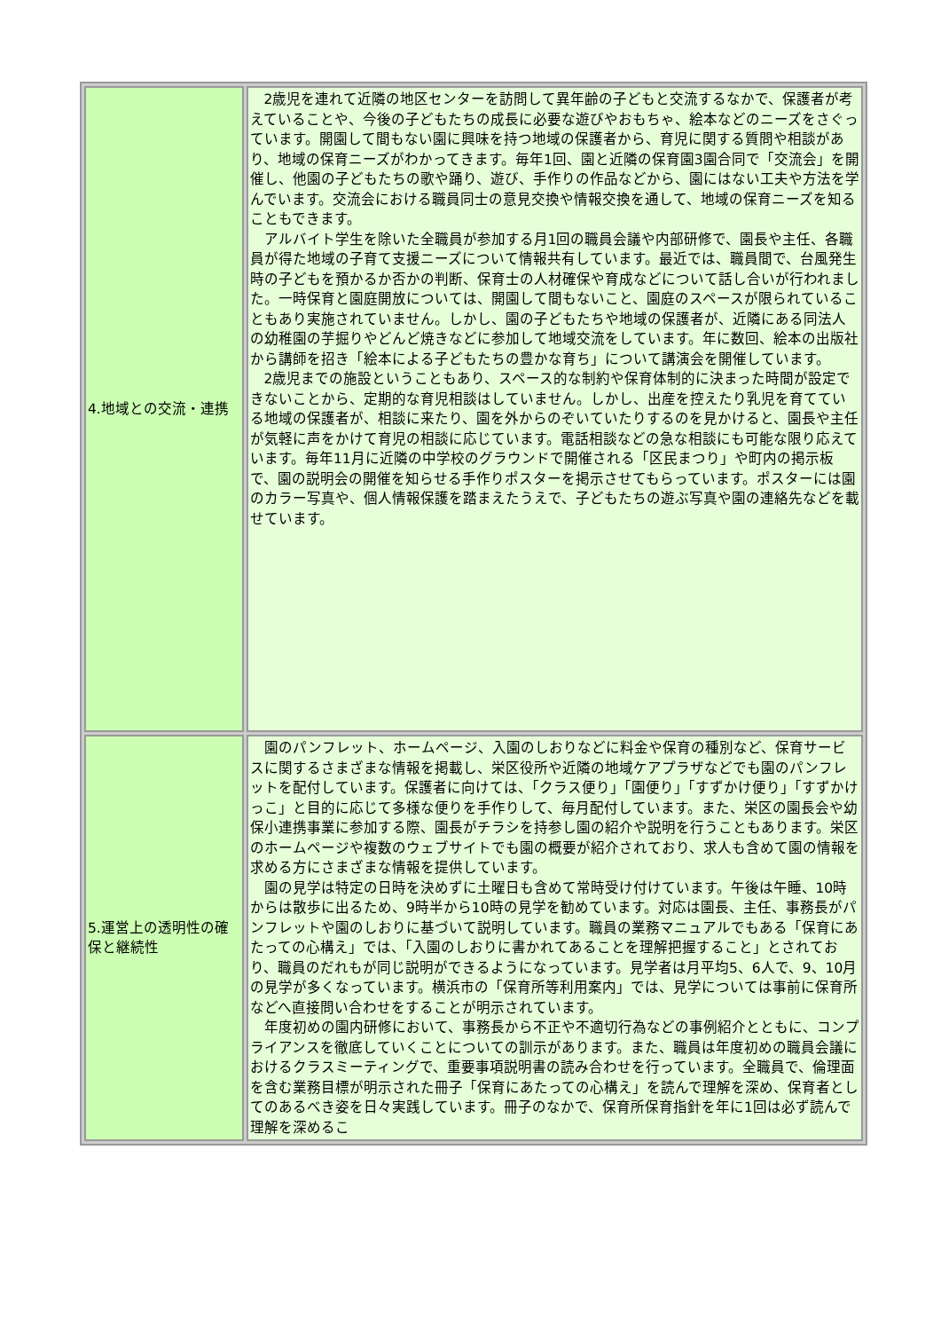| 4.地域との交流・連携 | 2歳児を連れて近隣の地区センターを訪問して異年齢の子どもと交流するなかで、保護者が考えていることや、今後の子どもたちの成長に必要な遊びやおもちゃ、絵本などのニーズをさぐっています。開園して間もない園に興味を持つ地域の保護者から、育児に関する質問や相談があり、地域の保育ニーズがわかってきます。毎年1回、園と近隣の保育園3園合同で「交流会」を開催し、他園の子どもたちの歌や踊り、遊び、手作りの作品などから、園にはない工夫や方法を学んでいます。交流会における職員同士の意見交換や情報交換を通して、地域の保育ニーズを知ることもできます。 アルバイト学生を除いた全職員が参加する月1回の職員会議や内部研修で、園長や主任、各職員が得た地域の子育て支援ニーズについて情報共有しています。最近では、職員間で、台風発生時の子どもを預かるか否かの判断、保育士の人材確保や育成などについて話し合いが行われました。一時保育と園庭開放については、開園して間もないこと、園庭のスペースが限られていることもあり実施されていません。しかし、園の子どもたちや地域の保護者が、近隣にある同法人の幼稚園の芋掘りやどんど焼きなどに参加して地域交流をしています。年に数回、絵本の出版社から講師を招き「絵本による子どもたちの豊かな育ち」について講演会を開催しています。 2歳児までの施設ということもあり、スペース的な制約や保育体制的に決まった時間が設定できないことから、定期的な育児相談はしていません。しかし、出産を控えたり乳児を育てている地域の保護者が、相談に来たり、園を外からのぞいていたりするのを見かけると、園長や主任が気軽に声をかけて育児の相談に応じています。電話相談などの急な相談にも可能な限り応えています。毎年11月に近隣の中学校のグラウンドで開催される「区民まつり」や町内の掲示板で、園の説明会の開催を知らせる手作りポスターを掲示させてもらっています。ポスターには園のカラー写真や、個人情報保護を踏まえたうえで、子どもたちの遊ぶ写真や園の連絡先などを載せています。 |
| 5.運営上の透明性の確保と継続性 | 園のパンフレット、ホームページ、入園のしおりなどに料金や保育の種別など、保育サービスに関するさまざまな情報を掲載し、栄区役所や近隣の地域ケアプラザなどでも園のパンフレットを配付しています。保護者に向けては、「クラス便り」「園便り」「すずかけ便り」「すずかけっこ」と目的に応じて多様な便りを手作りして、毎月配付しています。また、栄区の園長会や幼保小連携事業に参加する際、園長がチラシを持参し園の紹介や説明を行うこともあります。栄区のホームページや複数のウェブサイトでも園の概要が紹介されており、求人も含めて園の情報を求める方にさまざまな情報を提供しています。 園の見学は特定の日時を決めずに土曜日も含めて常時受け付けています。午後は午睡、10時からは散歩に出るため、9時半から10時の見学を勧めています。対応は園長、主任、事務長がパンフレットや園のしおりに基づいて説明しています。職員の業務マニュアルでもある「保育にあたっての心構え」では、「入園のしおりに書かれてあることを理解把握すること」とされており、職員のだれもが同じ説明ができるようになっています。見学者は月平均5、6人で、9、10月の見学が多くなっています。横浜市の「保育所等利用案内」では、見学については事前に保育所などへ直接問い合わせをすることが明示されています。 年度初めの園内研修において、事務長から不正や不適切行為などの事例紹介とともに、コンプライアンスを徹底していくことについての訓示があります。また、職員は年度初めの職員会議におけるクラスミーティングで、重要事項説明書の読み合わせを行っています。全職員で、倫理面を含む業務目標が明示された冊子「保育にあたっての心構え」を読んで理解を深め、保育者としてのあるべき姿を日々実践しています。冊子のなかで、保育所保育指針を年に1回は必ず読んで理解を深めるこ |